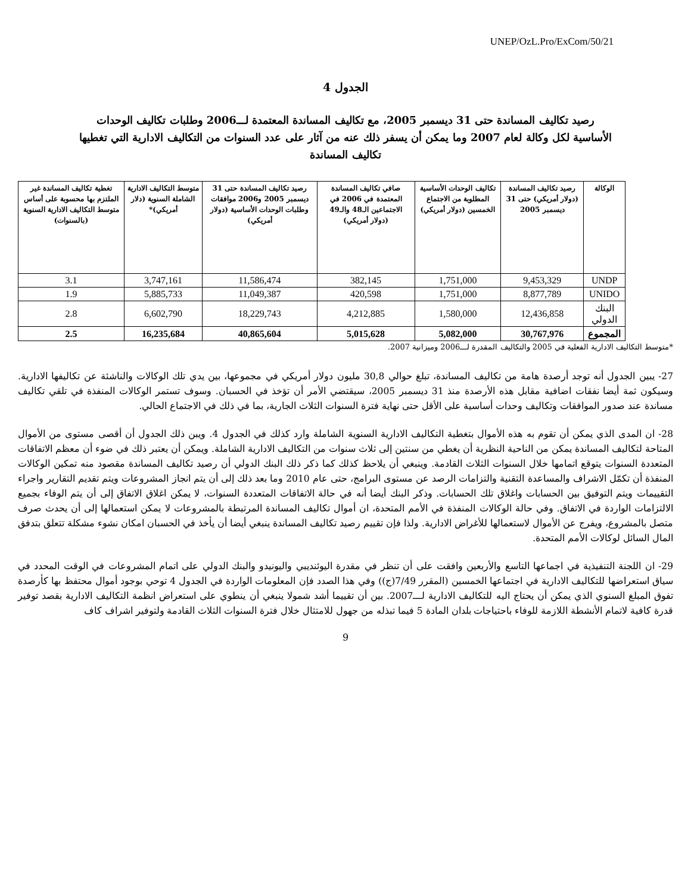UNEP/OzL.Pro/ExCom/50/21
الجدول 4
رصيد تكاليف المساندة حتى 31 ديسمبر 2005، مع تكاليف المساندة المعتمدة لـــ2006 وطلبات تكاليف الوحدات الأساسية لكل وكالة لعام 2007 وما يمكن أن يسفر ذلك عنه من آثار على عدد السنوات من التكاليف الادارية التي تغطيها تكاليف المساندة
| الوكالة | رصيد تكاليف المساندة (دولار أمريكي) حتى 31 ديسمبر 2005 | تكاليف الوحدات الأساسية المطلوبة من الاجتماع الخمسين (دولار أمريكي) | صافي تكاليف المساندة المعتمدة في 2006 في الاجتماعين الـ48 والـ49 (دولار أمريكي) | رصيد تكاليف المساندة حتى 31 ديسمبر 2005 و2006 موافقات وطلبات الوحدات الأساسية (دولار أمريكي) | متوسط التكاليف الادارية الشاملة السنوية (دلار أمريكي)* | تغطية تكاليف المساندة غير الملتزم بها محسوبة على أساس متوسط التكاليف الادارية السنوية (بالسنوات) |
| --- | --- | --- | --- | --- | --- | --- |
| UNDP | 9,453,329 | 1,751,000 | 382,145 | 11,586,474 | 3,747,161 | 3.1 |
| UNIDO | 8,877,789 | 1,751,000 | 420,598 | 11,049,387 | 5,885,733 | 1.9 |
| البنك الدولي | 12,436,858 | 1,580,000 | 4,212,885 | 18,229,743 | 6,602,790 | 2.8 |
| المجموع | 30,767,976 | 5,082,000 | 5,015,628 | 40,865,604 | 16,235,684 | 2.5 |
*متوسط التكاليف الادارية الفعلية في 2005 والتكاليف المقدرة لـــ2006 وميزانية 2007.
27- يبين الجدول أنه توجد أرصدة هامة من تكاليف المساندة، تبلغ حوالي 30,8 مليون دولار أمريكي في مجموعها، بين يدي تلك الوكالات والناشئة عن تكاليفها الادارية. وسيكون ثمة أيضا نفقات اضافية مقابل هذه الأرصدة منذ 31 ديسمبر 2005، سيقتضي الأمر أن تؤخذ في الحسبان. وسوف تستمر الوكالات المنفذة في تلقي تكاليف مساندة عند صدور الموافقات وتكاليف وحدات أساسية على الأقل حتى نهاية فترة السنوات الثلاث الجارية، بما في ذلك في الاجتماع الحالي.
28- ان المدى الذي يمكن أن تقوم به هذه الأموال بتغطية التكاليف الادارية السنوية الشاملة وارد كذلك في الجدول 4. ويبن ذلك الجدول أن أقصى مستوى من الأموال المتاحة لتكاليف المساندة يمكن من الناحية النظرية أن يغطي من سنتين إلى ثلاث سنوات من التكاليف الادارية الشاملة. ويمكن أن يعتبر ذلك في ضوء أن معظم الاتفاقات المتعددة السنوات يتوقع اتمامها خلال السنوات الثلاث القادمة. وينبغي أن يلاحظ كذلك كما ذكر ذلك البنك الدولي أن رصيد تكاليف المساندة مقصود منه تمكين الوكالات المنفذة أن تكمّل الاشراف والمساعدة التقنية والتزامات الرصد عن مستوى البرامج، حتى عام 2010 وما بعد ذلك إلى أن يتم انجاز المشروعات ويتم تقديم التقارير واجراء التقييمات ويتم التوفيق بين الحسابات واغلاق تلك الحسابات. وذكر البنك أيضا أنه في حالة الاتفاقات المتعددة السنوات، لا يمكن اغلاق الاتفاق إلى أن يتم الوفاء بجميع الالتزامات الواردة في الاتفاق. وفي حالة الوكالات المنفذة في الأمم المتحدة، ان أموال تكاليف المساندة المرتبطة بالمشروعات لا يمكن استعمالها إلى أن يحدث صرف متصل بالمشروع، ويفرج عن الأموال لاستعمالها للأغراض الادارية. ولذا فإن تقييم رصيد تكاليف المساندة ينبغي أيضا أن يأخذ في الحسبان امكان نشوء مشكلة تتعلق بتدفق المال السائل لوكالات الأمم المتحدة.
29- ان اللجنة التنفيذية في اجماعها التاسع والأربعين وافقت على أن تنظر في مقدرة اليوئنديبي واليونيدو والبنك الدولي على اتمام المشروعات في الوقت المحدد في سياق استعراضها للتكاليف الادارية في اجتماعها الخمسين (المقرر 7/49(ج)) وفي هذا الصدد فإن المعلومات الواردة في الجدول 4 توحي بوجود أموال محتفظ بها كأرصدة تفوق المبلغ السنوي الذي يمكن أن يحتاج اليه للتكاليف الادارية لـــ2007. بين أن تقييما أشد شمولا ينبغي أن ينطوي على استعراض انظمة التكاليف الادارية بقصد توفير قدرة كافية لاتمام الأنشطة اللازمة للوفاء باحتياجات بلدان المادة 5 فيما تبذله من جهول للامتثال خلال فترة السنوات الثلاث القادمة ولتوفير اشراف كاف
9